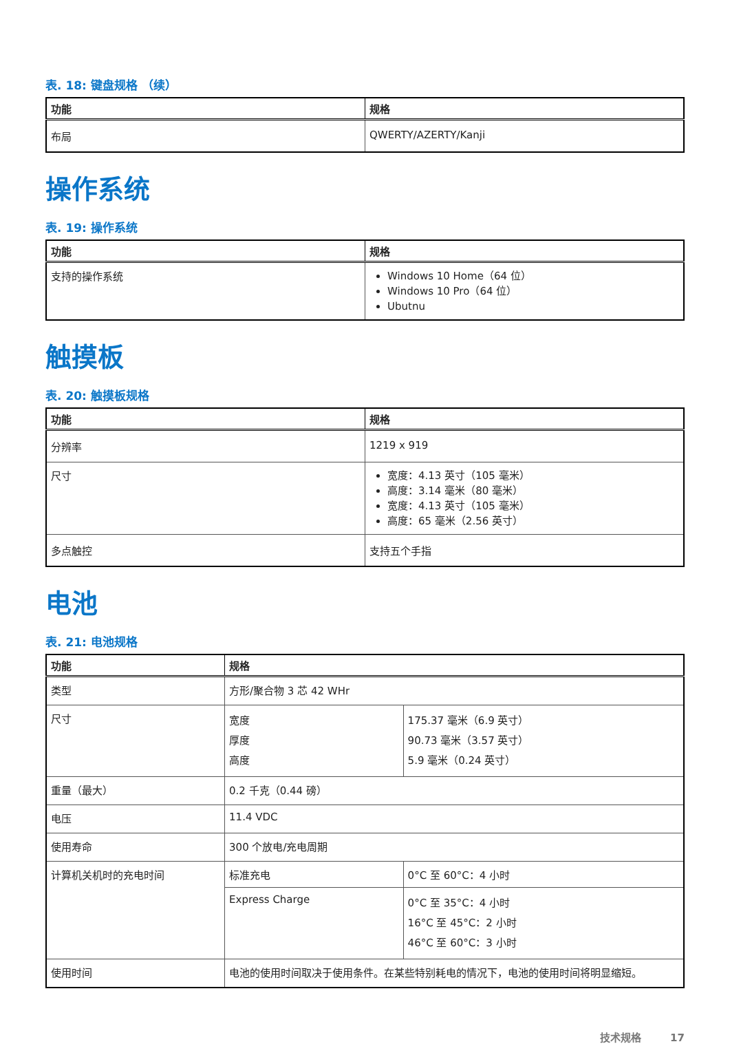表. 18: 键盘规格 （续）
| 功能 | 规格 |
| --- | --- |
| 布局 | QWERTY/AZERTY/Kanji |
操作系统
表. 19: 操作系统
| 功能 | 规格 |
| --- | --- |
| 支持的操作系统 | Windows 10 Home（64 位） Windows 10 Pro（64 位） Ubutnu |
触摸板
表. 20: 触摸板规格
| 功能 | 规格 |
| --- | --- |
| 分辨率 | 1219 x 919 |
| 尺寸 | 宽度：4.13 英寸（105 毫米） 高度：3.14 毫米（80 毫米） 宽度：4.13 英寸（105 毫米） 高度：65 毫米（2.56 英寸） |
| 多点触控 | 支持五个手指 |
电池
表. 21: 电池规格
| 功能 | 规格 | |
| --- | --- | --- |
| 类型 | 方形/聚合物 3 芯 42 WHr | |
| 尺寸 | 宽度 厚度 高度 | 175.37 毫米（6.9 英寸） 90.73 毫米（3.57 英寸） 5.9 毫米（0.24 英寸） |
| 重量（最大） | 0.2 千克（0.44 磅） | |
| 电压 | 11.4 VDC | |
| 使用寿命 | 300 个放电/充电周期 | |
| 计算机关机时的充电时间 | 标准充电 | 0°C 至 60°C：4 小时 |
| | Express Charge | 0°C 至 35°C：4 小时 16°C 至 45°C：2 小时 46°C 至 60°C：3 小时 |
| 使用时间 | 电池的使用时间取决于使用条件。在某些特别耗电的情况下，电池的使用时间将明显缩短。 | |
技术规格 17